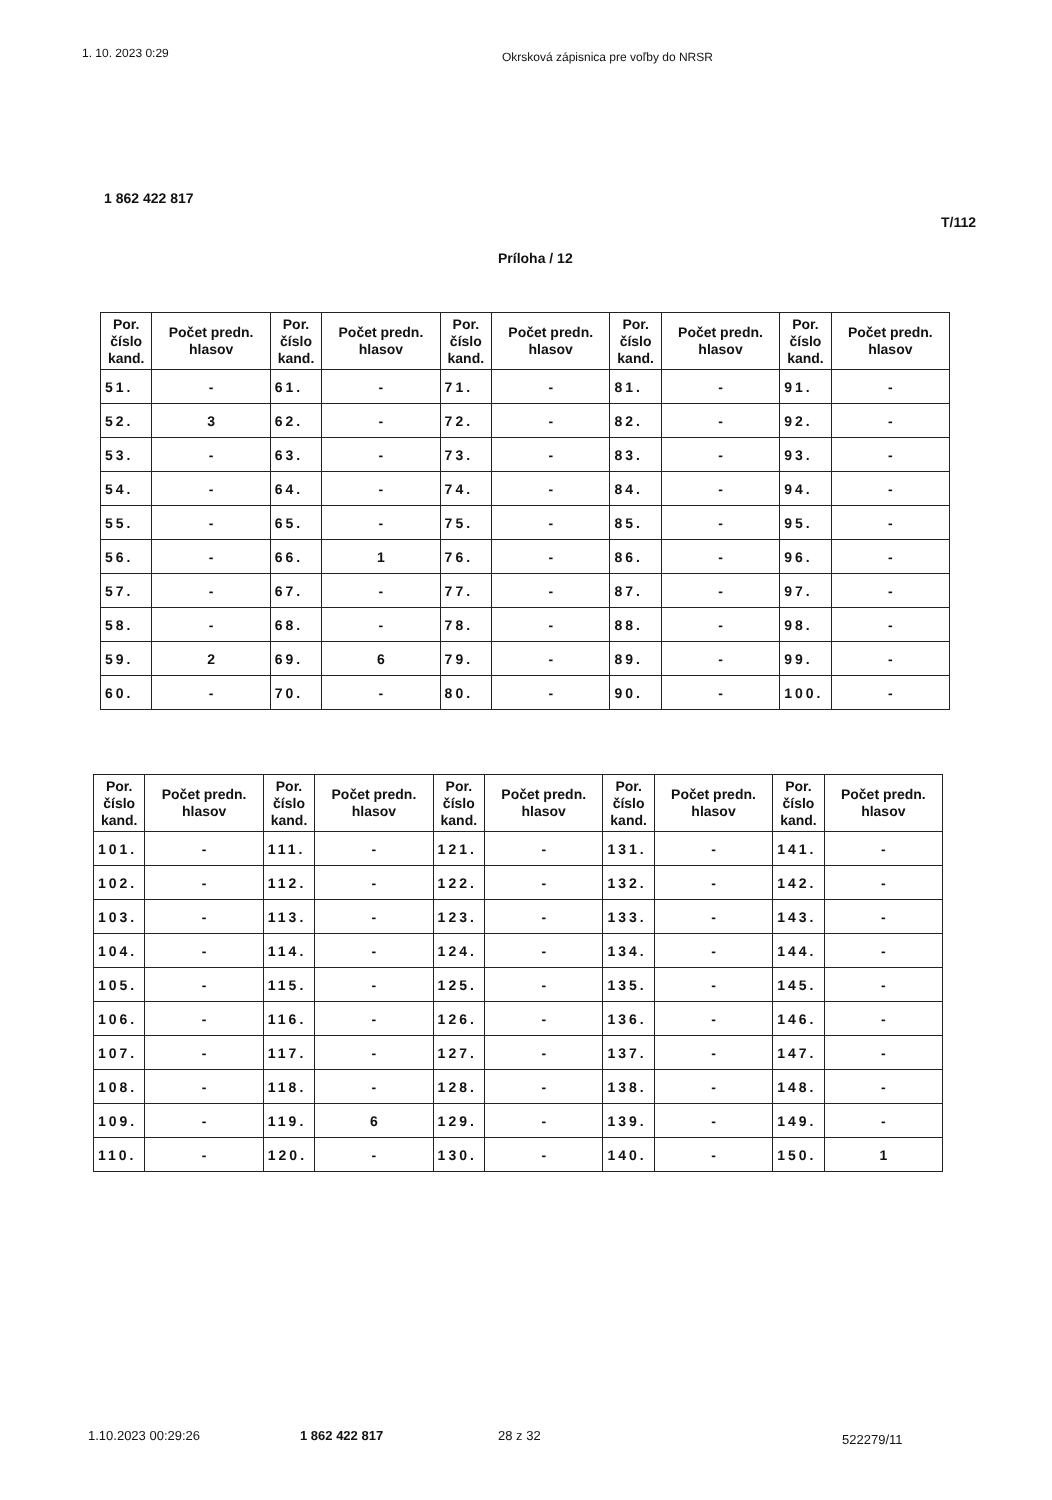1. 10. 2023 0:29
Okrsková zápisnica pre voľby do NRSR
1 862 422 817
T/112
Príloha / 12
| Por. číslo kand. | Počet predn. hlasov | Por. číslo kand. | Počet predn. hlasov | Por. číslo kand. | Počet predn. hlasov | Por. číslo kand. | Počet predn. hlasov | Por. číslo kand. | Počet predn. hlasov |
| --- | --- | --- | --- | --- | --- | --- | --- | --- | --- |
| 51. | - | 61. | - | 71. | - | 81. | - | 91. | - |
| 52. | 3 | 62. | - | 72. | - | 82. | - | 92. | - |
| 53. | - | 63. | - | 73. | - | 83. | - | 93. | - |
| 54. | - | 64. | - | 74. | - | 84. | - | 94. | - |
| 55. | - | 65. | - | 75. | - | 85. | - | 95. | - |
| 56. | - | 66. | 1 | 76. | - | 86. | - | 96. | - |
| 57. | - | 67. | - | 77. | - | 87. | - | 97. | - |
| 58. | - | 68. | - | 78. | - | 88. | - | 98. | - |
| 59. | 2 | 69. | 6 | 79. | - | 89. | - | 99. | - |
| 60. | - | 70. | - | 80. | - | 90. | - | 100. | - |
| Por. číslo kand. | Počet predn. hlasov | Por. číslo kand. | Počet predn. hlasov | Por. číslo kand. | Počet predn. hlasov | Por. číslo kand. | Počet predn. hlasov | Por. číslo kand. | Počet predn. hlasov |
| --- | --- | --- | --- | --- | --- | --- | --- | --- | --- |
| 101. | - | 111. | - | 121. | - | 131. | - | 141. | - |
| 102. | - | 112. | - | 122. | - | 132. | - | 142. | - |
| 103. | - | 113. | - | 123. | - | 133. | - | 143. | - |
| 104. | - | 114. | - | 124. | - | 134. | - | 144. | - |
| 105. | - | 115. | - | 125. | - | 135. | - | 145. | - |
| 106. | - | 116. | - | 126. | - | 136. | - | 146. | - |
| 107. | - | 117. | - | 127. | - | 137. | - | 147. | - |
| 108. | - | 118. | - | 128. | - | 138. | - | 148. | - |
| 109. | - | 119. | 6 | 129. | - | 139. | - | 149. | - |
| 110. | - | 120. | - | 130. | - | 140. | - | 150. | 1 |
1.10.2023 00:29:26 1 862 422 817 28 z 32 522279/11